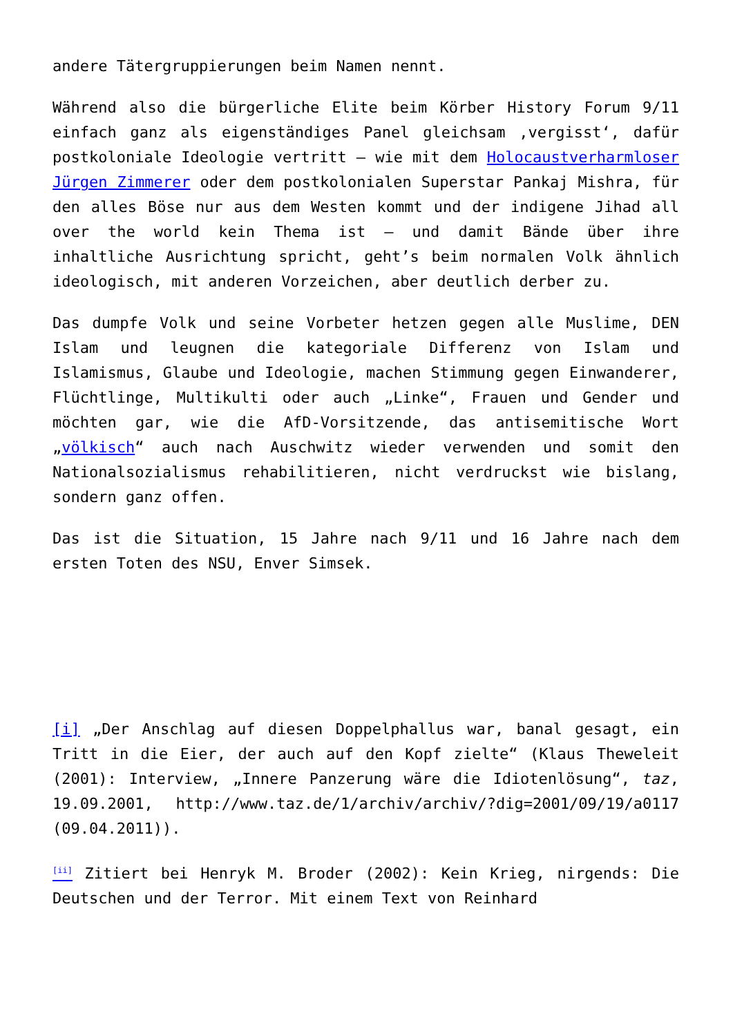andere Tätergruppierungen beim Namen nennt.
Während also die bürgerliche Elite beim Körber History Forum 9/11 einfach ganz als eigenständiges Panel gleichsam ‚vergisst‘, dafür postkoloniale Ideologie vertritt – wie mit dem Holocaustverharmloser Jürgen Zimmerer oder dem postkolonialen Superstar Pankaj Mishra, für den alles Böse nur aus dem Westen kommt und der indigene Jihad all over the world kein Thema ist – und damit Bände über ihre inhaltliche Ausrichtung spricht, geht’s beim normalen Volk ähnlich ideologisch, mit anderen Vorzeichen, aber deutlich derber zu.
Das dumpfe Volk und seine Vorbeter hetzen gegen alle Muslime, DEN Islam und leugnen die kategoriale Differenz von Islam und Islamismus, Glaube und Ideologie, machen Stimmung gegen Einwanderer, Flüchtlinge, Multikulti oder auch „Linke“, Frauen und Gender und möchten gar, wie die AfD-Vorsitzende, das antisemitische Wort „völkisch“ auch nach Auschwitz wieder verwenden und somit den Nationalsozialismus rehabilitieren, nicht verdruckst wie bislang, sondern ganz offen.
Das ist die Situation, 15 Jahre nach 9/11 und 16 Jahre nach dem ersten Toten des NSU, Enver Simsek.
[i] „Der Anschlag auf diesen Doppelphallus war, banal gesagt, ein Tritt in die Eier, der auch auf den Kopf zielte“ (Klaus Theweleit (2001): Interview, „Innere Panzerung wäre die Idiotenlösung“, taz, 19.09.2001, http://www.taz.de/1/archiv/archiv/?dig=2001/09/19/a0117 (09.04.2011)).
<sup>[ii]</sup> Zitiert bei Henryk M. Broder (2002): Kein Krieg, nirgends: Die Deutschen und der Terror. Mit einem Text von Reinhard